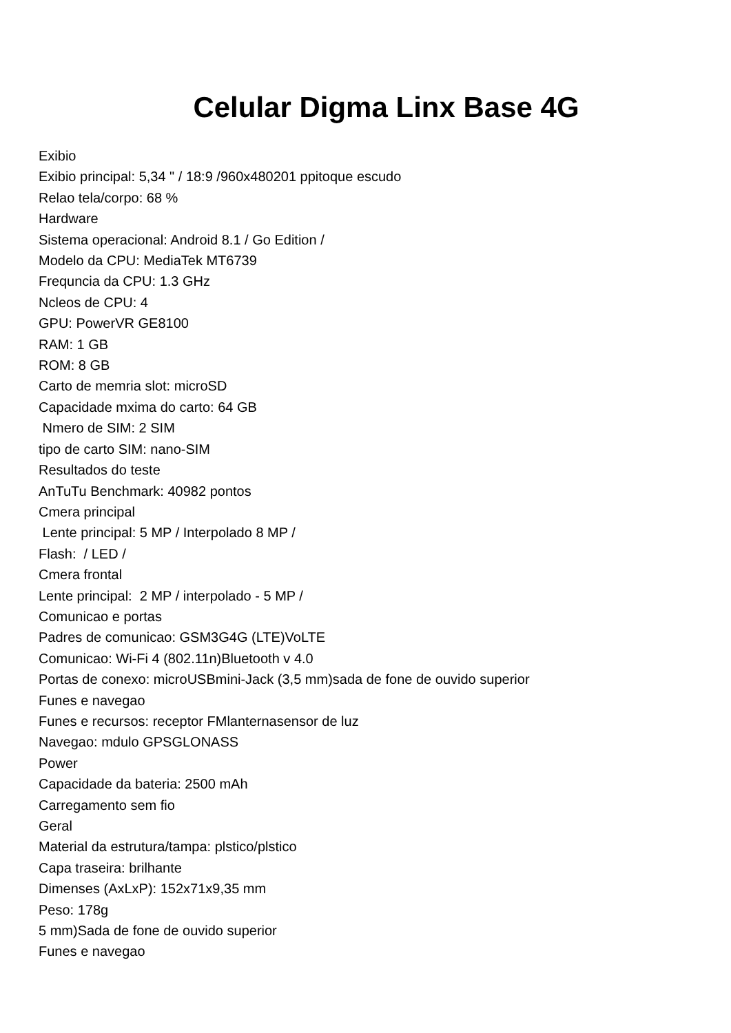Celular Digma Linx Base 4G
Exibio Exibio principal: 5,34 " / 18:9 /960x480201 ppitoque escudo Relao tela/corpo: 68 % Hardware Sistema operacional: Android 8.1 / Go Edition / Modelo da CPU: MediaTek MT6739 Frequncia da CPU: 1.3 GHz Ncleos de CPU: 4 GPU: PowerVR GE8100 RAM: 1 GB ROM: 8 GB Carto de memria slot: microSD Capacidade mxima do carto: 64 GB Nmero de SIM: 2 SIM tipo de carto SIM: nano-SIM Resultados do teste AnTuTu Benchmark: 40982 pontos Cmera principal Lente principal: 5 MP / Interpolado 8 MP / Flash: / LED / Cmera frontal Lente principal: 2 MP / interpolado - 5 MP / Comunicao e portas Padres de comunicao: GSM3G4G (LTE)VoLTE Comunicao: Wi-Fi 4 (802.11n)Bluetooth v 4.0 Portas de conexo: microUSBmini-Jack (3,5 mm)sada de fone de ouvido superior Funes e navegao Funes e recursos: receptor FMlanternasensor de luz Navegao: mdulo GPSGLONASS Power Capacidade da bateria: 2500 mAh Carregamento sem fio Geral Material da estrutura/tampa: plstico/plstico Capa traseira: brilhante Dimenses (AxLxP): 152x71x9,35 mm Peso: 178g 5 mm)Sada de fone de ouvido superior Funes e navegao